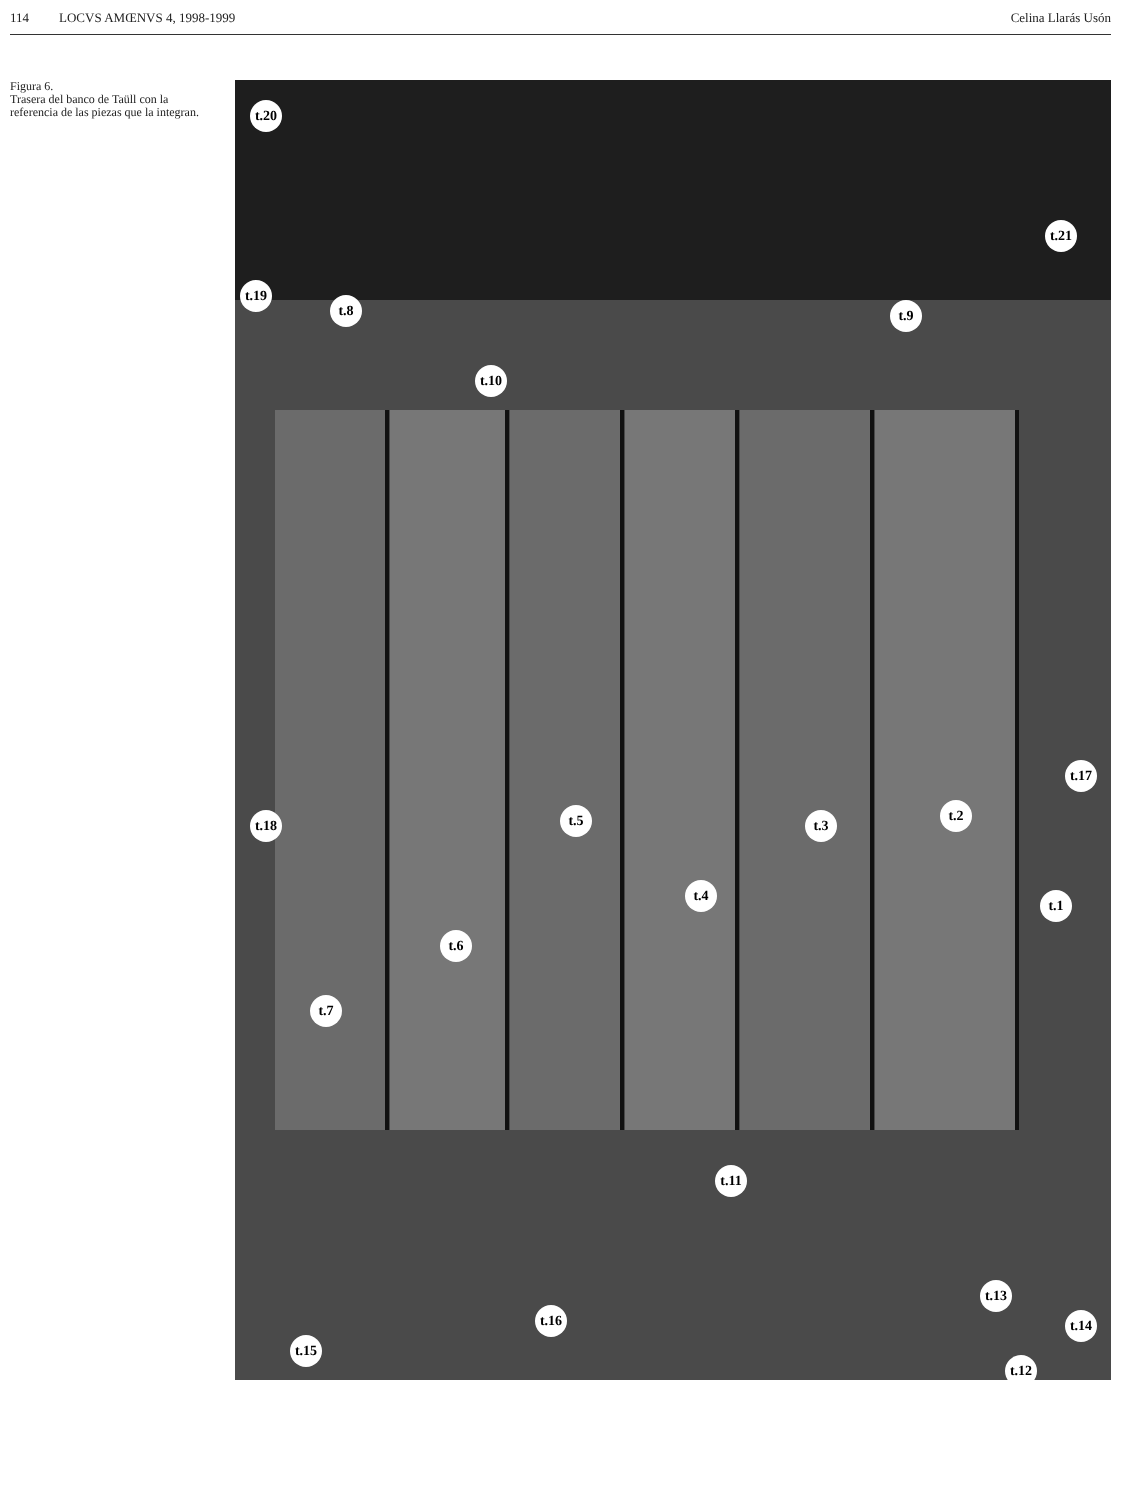114 LOCVS AMŒNVS 4, 1998-1999 Celina Llarás Usón
Figura 6.
Trasera del banco de Taüll con la referencia de las piezas que la integran.
t.20
t.21
t.19
t.8 t.9
t.10
t.17
t.18
t.5 t.3
t.2
t.4
t.1
t.6
t.7
t.11
t.13
t.16
t.14
t.15
t.12